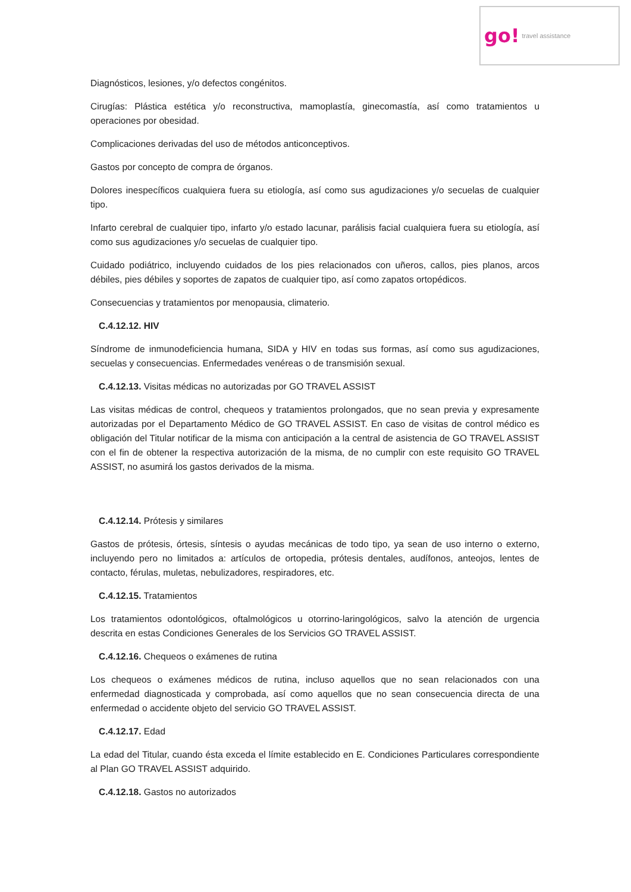go! travel assistance
Diagnósticos, lesiones, y/o defectos congénitos.
Cirugías: Plástica estética y/o reconstructiva, mamoplastía, ginecomastía, así como tratamientos u operaciones por obesidad.
Complicaciones derivadas del uso de métodos anticonceptivos.
Gastos por concepto de compra de órganos.
Dolores inespecíficos cualquiera fuera su etiología, así como sus agudizaciones y/o secuelas de cualquier tipo.
Infarto cerebral de cualquier tipo, infarto y/o estado lacunar, parálisis facial cualquiera fuera su etiología, así como sus agudizaciones y/o secuelas de cualquier tipo.
Cuidado podiátrico, incluyendo cuidados de los pies relacionados con uñeros, callos, pies planos, arcos débiles, pies débiles y soportes de zapatos de cualquier tipo, así como zapatos ortopédicos.
Consecuencias y tratamientos por menopausia, climaterio.
C.4.12.12. HIV
Síndrome de inmunodeficiencia humana, SIDA y HIV en todas sus formas, así como sus agudizaciones, secuelas y consecuencias. Enfermedades venéreas o de transmisión sexual.
C.4.12.13. Visitas médicas no autorizadas por GO TRAVEL ASSIST
Las visitas médicas de control, chequeos y tratamientos prolongados, que no sean previa y expresamente autorizadas por el Departamento Médico de GO TRAVEL ASSIST. En caso de visitas de control médico es obligación del Titular notificar de la misma con anticipación a la central de asistencia de GO TRAVEL ASSIST con el fin de obtener la respectiva autorización de la misma, de no cumplir con este requisito GO TRAVEL ASSIST, no asumirá los gastos derivados de la misma.
C.4.12.14. Prótesis y similares
Gastos de prótesis, órtesis, síntesis o ayudas mecánicas de todo tipo, ya sean de uso interno o externo, incluyendo pero no limitados a: artículos de ortopedia, prótesis dentales, audífonos, anteojos, lentes de contacto, férulas, muletas, nebulizadores, respiradores, etc.
C.4.12.15. Tratamientos
Los tratamientos odontológicos, oftalmológicos u otorrino-laringológicos, salvo la atención de urgencia descrita en estas Condiciones Generales de los Servicios GO TRAVEL ASSIST.
C.4.12.16. Chequeos o exámenes de rutina
Los chequeos o exámenes médicos de rutina, incluso aquellos que no sean relacionados con una enfermedad diagnosticada y comprobada, así como aquellos que no sean consecuencia directa de una enfermedad o accidente objeto del servicio GO TRAVEL ASSIST.
C.4.12.17. Edad
La edad del Titular, cuando ésta exceda el límite establecido en E. Condiciones Particulares correspondiente al Plan GO TRAVEL ASSIST adquirido.
C.4.12.18. Gastos no autorizados